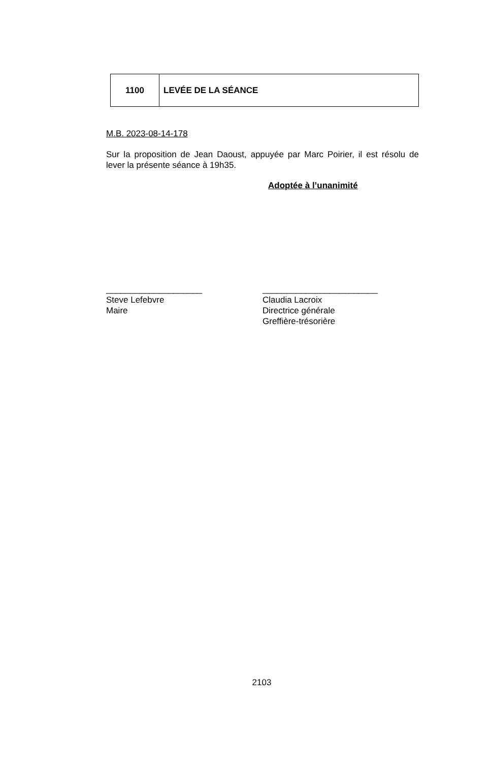| 1100 | LEVÉE DE LA SÉANCE |
M.B. 2023-08-14-178
Sur la proposition de Jean Daoust, appuyée par Marc Poirier, il est résolu de lever la présente séance à 19h35.
Adoptée à l’unanimité
____________________
Steve Lefebvre
Maire
________________________
Claudia Lacroix
Directrice générale
Greffière-trésorière
2103